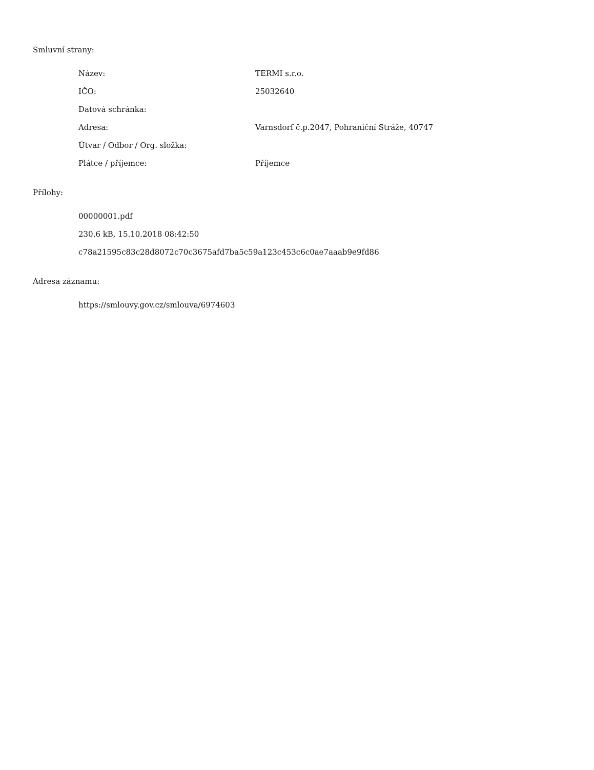Smluvní strany:
| Název: | TERMI s.r.o. |
| IČO: | 25032640 |
| Datová schránka: | |
| Adresa: | Varnsdorf č.p.2047, Pohraniční Stráže, 40747 |
| Útvar / Odbor / Org. složka: | |
| Plátce / příjemce: | Příjemce |
Přílohy:
00000001.pdf
230.6 kB, 15.10.2018 08:42:50
c78a21595c83c28d8072c70c3675afd7ba5c59a123c453c6c0ae7aaab9e9fd86
Adresa záznamu:
https://smlouvy.gov.cz/smlouva/6974603